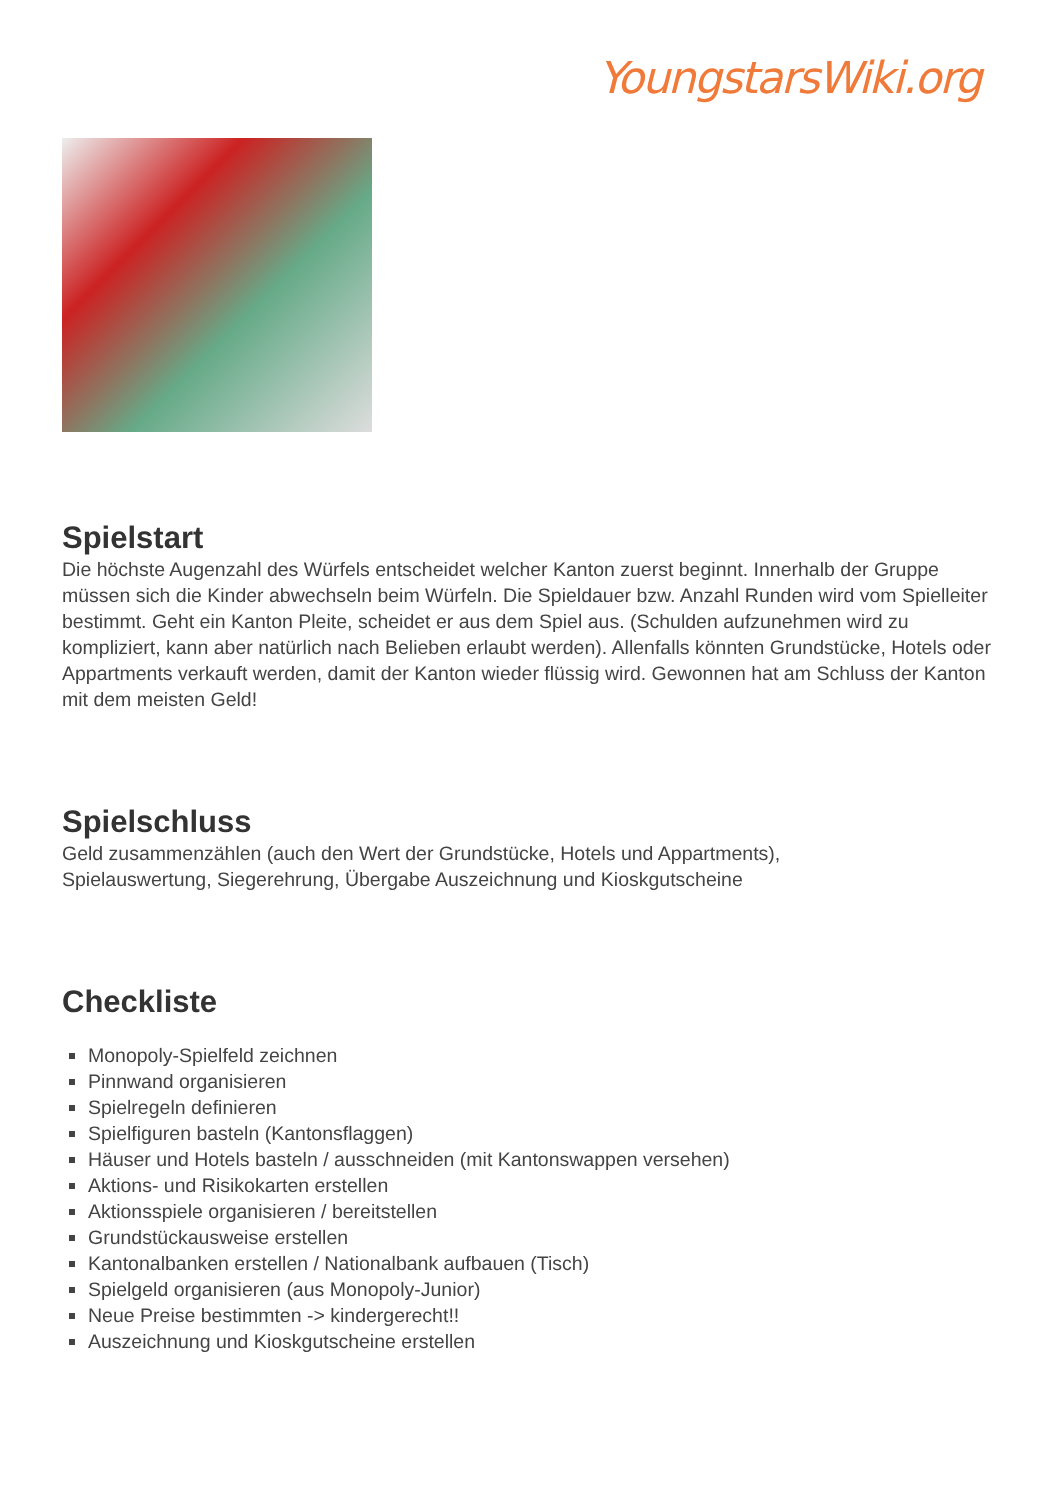YoungstarsWiki.org
Spielstart
Die höchste Augenzahl des Würfels entscheidet welcher Kanton zuerst beginnt. Innerhalb der Gruppe müssen sich die Kinder abwechseln beim Würfeln. Die Spieldauer bzw. Anzahl Runden wird vom Spielleiter bestimmt. Geht ein Kanton Pleite, scheidet er aus dem Spiel aus. (Schulden aufzunehmen wird zu kompliziert, kann aber natürlich nach Belieben erlaubt werden). Allenfalls könnten Grundstücke, Hotels oder Appartments verkauft werden, damit der Kanton wieder flüssig wird. Gewonnen hat am Schluss der Kanton mit dem meisten Geld!
Spielschluss
Geld zusammenzählen (auch den Wert der Grundstücke, Hotels und Appartments),
Spielauswertung, Siegerehrung, Übergabe Auszeichnung und Kioskgutscheine
Checkliste
Monopoly-Spielfeld zeichnen
Pinnwand organisieren
Spielregeln definieren
Spielfiguren basteln (Kantonsflaggen)
Häuser und Hotels basteln / ausschneiden (mit Kantonswappen versehen)
Aktions- und Risikokarten erstellen
Aktionsspiele organisieren / bereitstellen
Grundstückausweise erstellen
Kantonalbanken erstellen / Nationalbank aufbauen (Tisch)
Spielgeld organisieren (aus Monopoly-Junior)
Neue Preise bestimmten -> kindergerecht!!
Auszeichnung und Kioskgutscheine erstellen